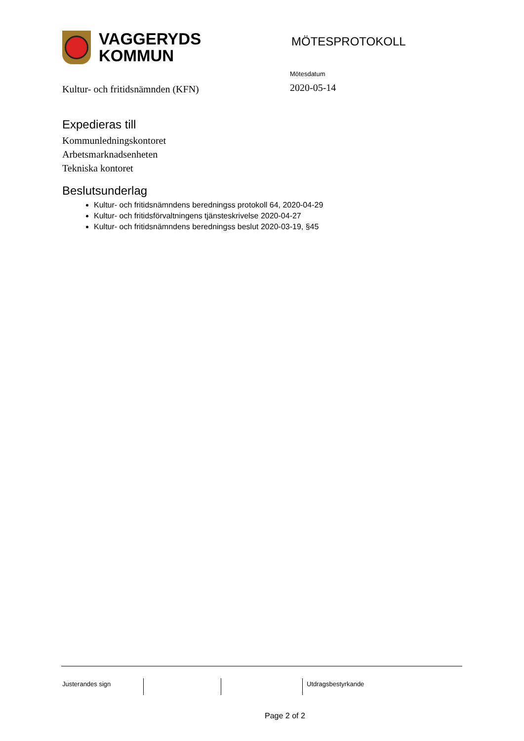VAGGERYDS
KOMMUN
MÖTESPROTOKOLL
Kultur- och fritidsnämnden (KFN)
Mötesdatum
2020-05-14
Expedieras till
Kommunledningskontoret
Arbetsmarknadsenheten
Tekniska kontoret
Beslutsunderlag
Kultur- och fritidsnämndens beredningss protokoll 64, 2020-04-29
Kultur- och fritidsförvaltningens tjänsteskrivelse 2020-04-27
Kultur- och fritidsnämndens beredningss beslut 2020-03-19, §45
Justerandes sign Utdragsbestyrkande
Page 2 of 2